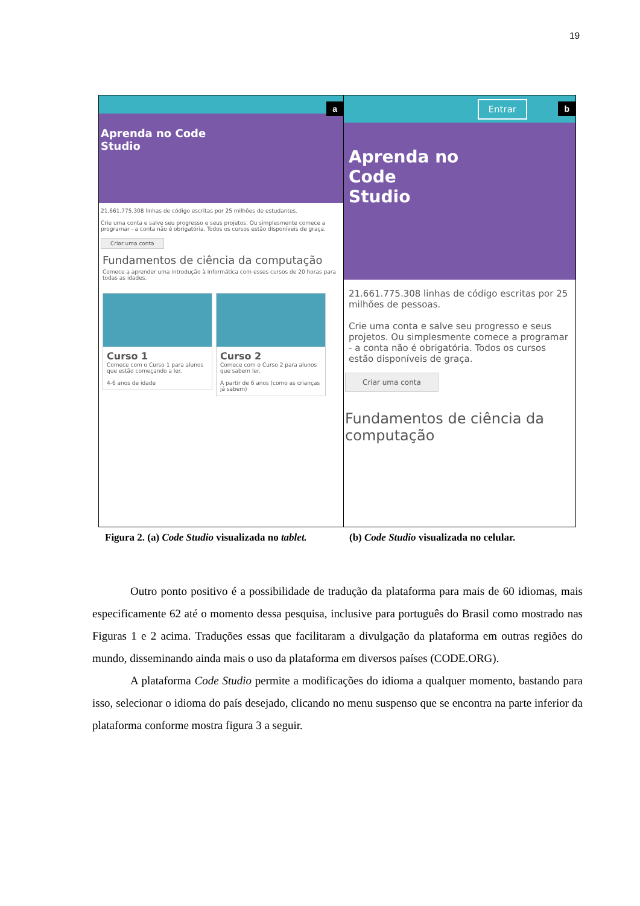19
a
Aprenda no Code
Studio
21,661,775,308 linhas de código escritas por 25 milhões de estudantes.
Crie uma conta e salve seu progresso e seus projetos. Ou simplesmente comece a programar - a conta não é obrigatória. Todos os cursos estão disponíveis de graça.
Criar uma conta
Fundamentos de ciência da computação
Comece a aprender uma introdução à informática com esses cursos de 20 horas para todas as idades.
Curso 1
Comece com o Curso 1 para alunos que estão começando a ler.
4-6 anos de idade
Curso 2
Comece com o Curso 2 para alunos que sabem ler.
A partir de 6 anos (como as crianças já sabem)
b Entrar
Aprenda no
Code
Studio
21.661.775.308 linhas de código escritas por 25 milhões de pessoas.
Crie uma conta e salve seu progresso e seus projetos. Ou simplesmente comece a programar - a conta não é obrigatória. Todos os cursos estão disponíveis de graça.
Criar uma conta
Fundamentos de ciência da computação
Figura 2. (a) Code Studio visualizada no tablet.
(b) Code Studio visualizada no celular.
Outro ponto positivo é a possibilidade de tradução da plataforma para mais de 60 idiomas, mais especificamente 62 até o momento dessa pesquisa, inclusive para português do Brasil como mostrado nas Figuras 1 e 2 acima. Traduções essas que facilitaram a divulgação da plataforma em outras regiões do mundo, disseminando ainda mais o uso da plataforma em diversos países (CODE.ORG).
A plataforma Code Studio permite a modificações do idioma a qualquer momento, bastando para isso, selecionar o idioma do país desejado, clicando no menu suspenso que se encontra na parte inferior da plataforma conforme mostra figura 3 a seguir.